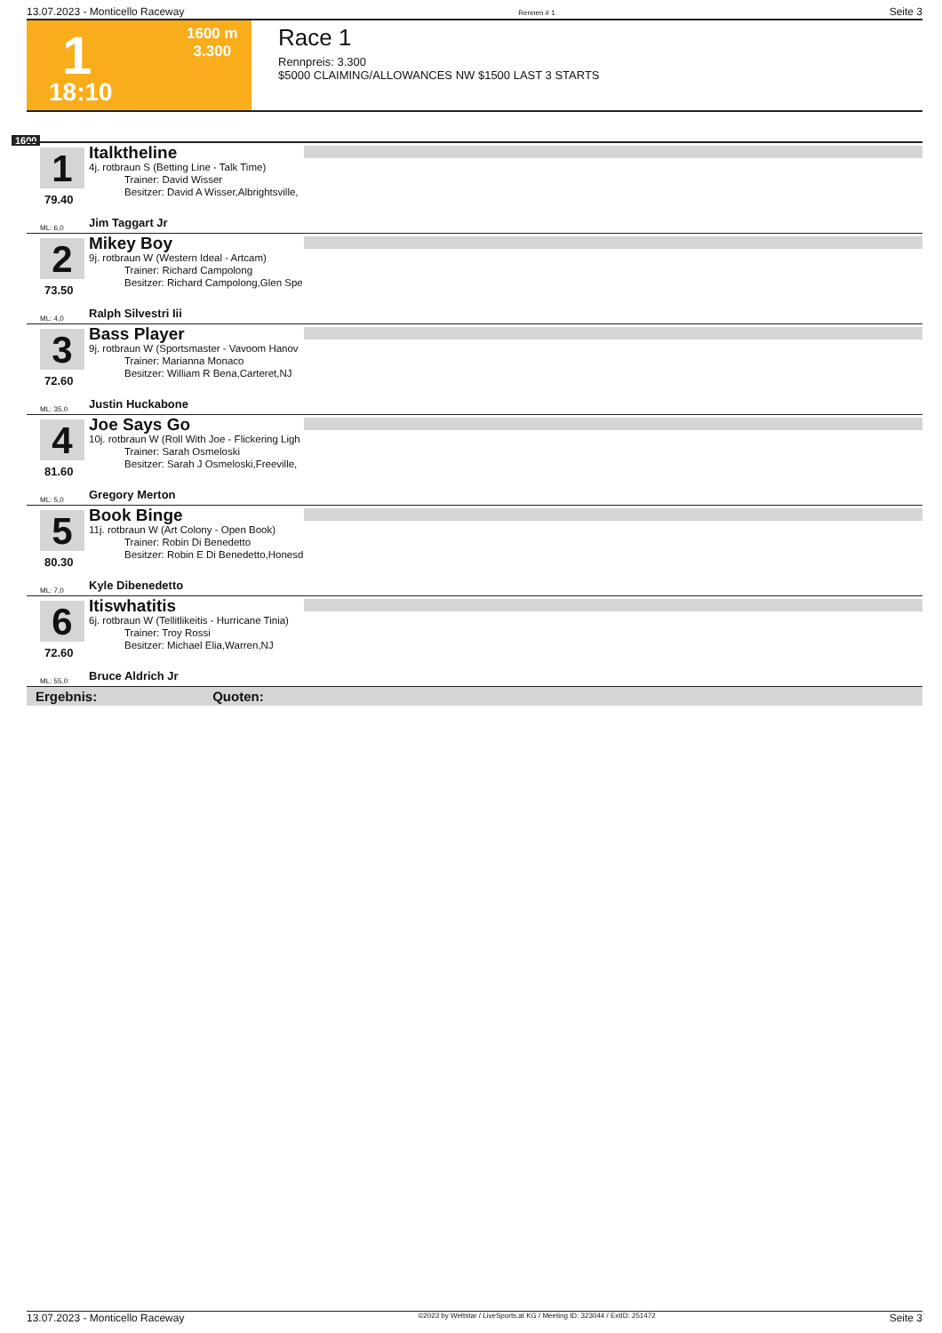13.07.2023 - Monticello Raceway Rennen # 1 Seite 3
1
1600 m
3.300
18:10
Race 1
Rennpreis: 3.300
$5000 CLAIMING/ALLOWANCES NW $1500 LAST 3 STARTS
1600
1
79.40
Italktheline
4j. rotbraun S (Betting Line - Talk Time)
Trainer: David Wisser
Besitzer: David A Wisser,Albrightsville,
ML: 6,0 Jim Taggart Jr
2
73.50
Mikey Boy
9j. rotbraun W (Western Ideal - Artcam)
Trainer: Richard Campolong
Besitzer: Richard Campolong,Glen Spe
ML: 4,0 Ralph Silvestri Iii
3
72.60
Bass Player
9j. rotbraun W (Sportsmaster - Vavoom Hanov
Trainer: Marianna Monaco
Besitzer: William R Bena,Carteret,NJ
ML: 35,0 Justin Huckabone
4
81.60
Joe Says Go
10j. rotbraun W (Roll With Joe - Flickering Ligh
Trainer: Sarah Osmeloski
Besitzer: Sarah J Osmeloski,Freeville,
ML: 5,0 Gregory Merton
5
80.30
Book Binge
11j. rotbraun W (Art Colony - Open Book)
Trainer: Robin Di Benedetto
Besitzer: Robin E Di Benedetto,Honesd
ML: 7,0 Kyle Dibenedetto
6
72.60
Itiswhatitis
6j. rotbraun W (Tellitlikeitis - Hurricane Tinia)
Trainer: Troy Rossi
Besitzer: Michael Elia,Warren,NJ
ML: 55,0 Bruce Aldrich Jr
Ergebnis: Quoten:
13.07.2023 - Monticello Raceway ©2023 by Wettstar / LiveSports.at KG / Meeting ID: 323044 / ExtID: 251472 Seite 3